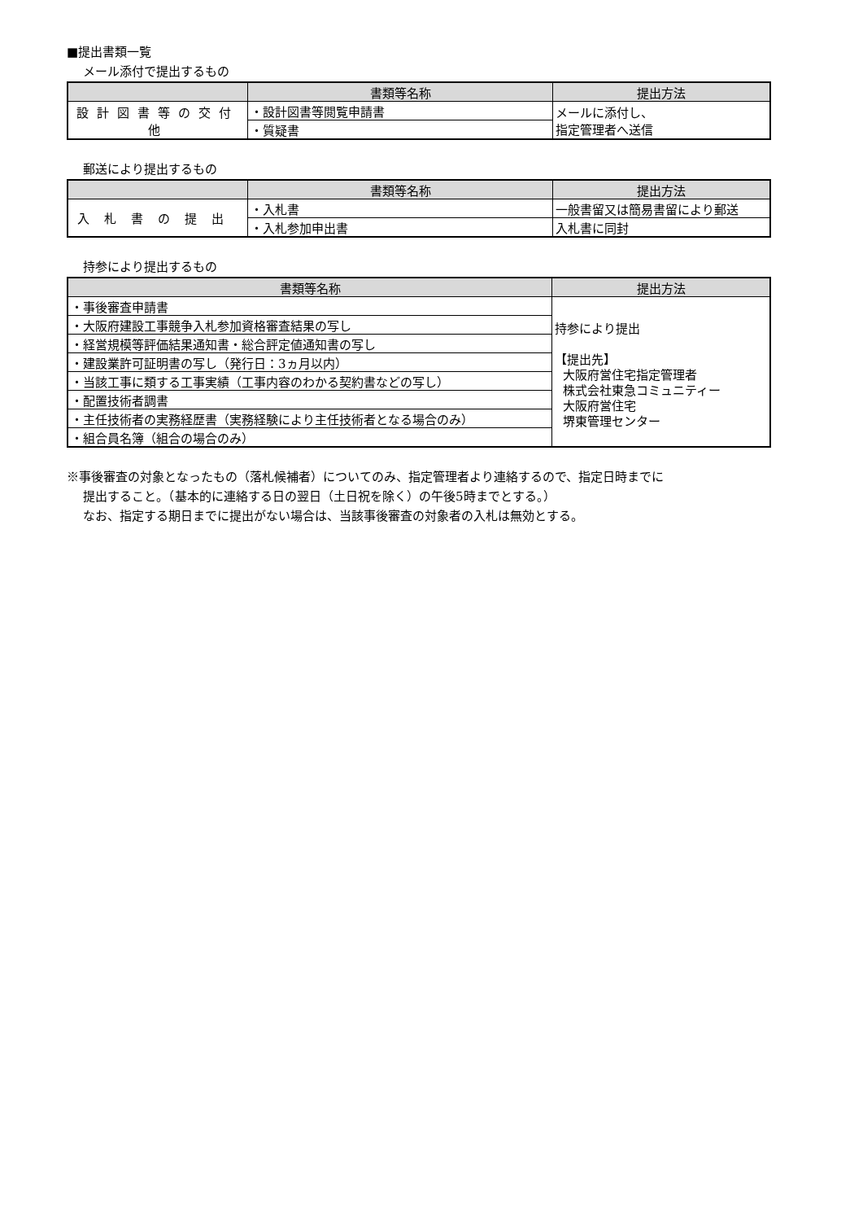■提出書類一覧
メール添付で提出するもの
| | 書類等名称 | 提出方法 |
| --- | --- | --- |
| 設計図書等の交付他 | ・設計図書等閲覧申請書 | メールに添付し、 指定管理者へ送信 |
| | ・質疑書 | |
郵送により提出するもの
| | 書類等名称 | 提出方法 |
| --- | --- | --- |
| 入札書の提出 | ・入札書 | 一般書留又は簡易書留により郵送 |
| | ・入札参加申出書 | 入札書に同封 |
持参により提出するもの
| 書類等名称 | 提出方法 |
| --- | --- |
| ・事後審査申請書 | 持参により提出 【提出先】 大阪府営住宅指定管理者 株式会社東急コミュニティー 大阪府営住宅 堺東管理センター |
| ・大阪府建設工事競争入札参加資格審査結果の写し | |
| ・経営規模等評価結果通知書・総合評定値通知書の写し | |
| ・建設業許可証明書の写し（発行日：3ヵ月以内） | |
| ・当該工事に類する工事実績（工事内容のわかる契約書などの写し） | |
| ・配置技術者調書 | |
| ・主任技術者の実務経歴書（実務経験により主任技術者となる場合のみ） | |
| ・組合員名簿（組合の場合のみ） | |
※事後審査の対象となったもの（落札候補者）についてのみ、指定管理者より連絡するので、指定日時までに
提出すること。（基本的に連絡する日の翌日（土日祝を除く）の午後5時までとする。）
なお、指定する期日までに提出がない場合は、当該事後審査の対象者の入札は無効とする。